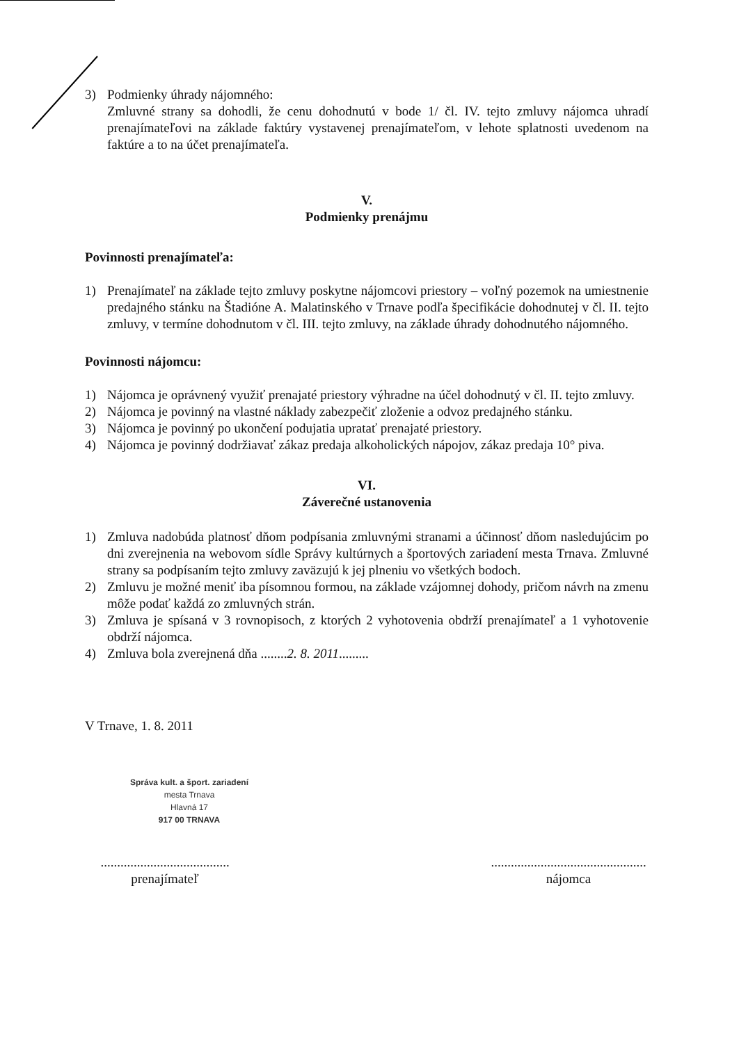3) Podmienky úhrady nájomného:
Zmluvné strany sa dohodli, že cenu dohodnutú v bode 1/ čl. IV. tejto zmluvy nájomca uhradí prenajímateľovi na základe faktúry vystavenej prenajímateľom, v lehote splatnosti uvedenom na faktúre a to na účet prenajímateľa.
V.
Podmienky prenájmu
Povinnosti prenajímateľa:
1) Prenajímateľ na základe tejto zmluvy poskytne nájomcovi priestory – voľný pozemok na umiestnenie predajného stánku na Štadióne A. Malatinského v Trnave podľa špecifikácie dohodnutej v čl. II. tejto zmluvy, v termíne dohodnutom v čl. III. tejto zmluvy, na základe úhrady dohodnutého nájomného.
Povinnosti nájomcu:
1) Nájomca je oprávnený využiť prenajaté priestory výhradne na účel dohodnutý v čl. II. tejto zmluvy.
2) Nájomca je povinný na vlastné náklady zabezpečiť zloženie a odvoz predajného stánku.
3) Nájomca je povinný po ukončení podujatia upratať prenajaté priestory.
4) Nájomca je povinný dodržiavať zákaz predaja alkoholických nápojov, zákaz predaja 10° piva.
VI.
Záverečné ustanovenia
1) Zmluva nadobúda platnosť dňom podpísania zmluvnými stranami a účinnosť dňom nasledujúcim po dni zverejnenia na webovom sídle Správy kultúrnych a športových zariadení mesta Trnava. Zmluvné strany sa podpísaním tejto zmluvy zaväzujú k jej plneniu vo všetkých bodoch.
2) Zmluvu je možné meniť iba písomnou formou, na základe vzájomnej dohody, pričom návrh na zmenu môže podať každá zo zmluvných strán.
3) Zmluva je spísaná v 3 rovnopisoch, z ktorých 2 vyhotovenia obdrží prenajímateľ a 1 vyhotovenie obdrží nájomca.
4) Zmluva bola zverejnená dňa ........2. 8. 2011.........
V Trnave, 1. 8. 2011
Správa kult. a šport. zariadení
mesta Trnava
Hlavná 17
917 00 TRNAVA
.......................................
prenajímateľ
...............................................
nájomca